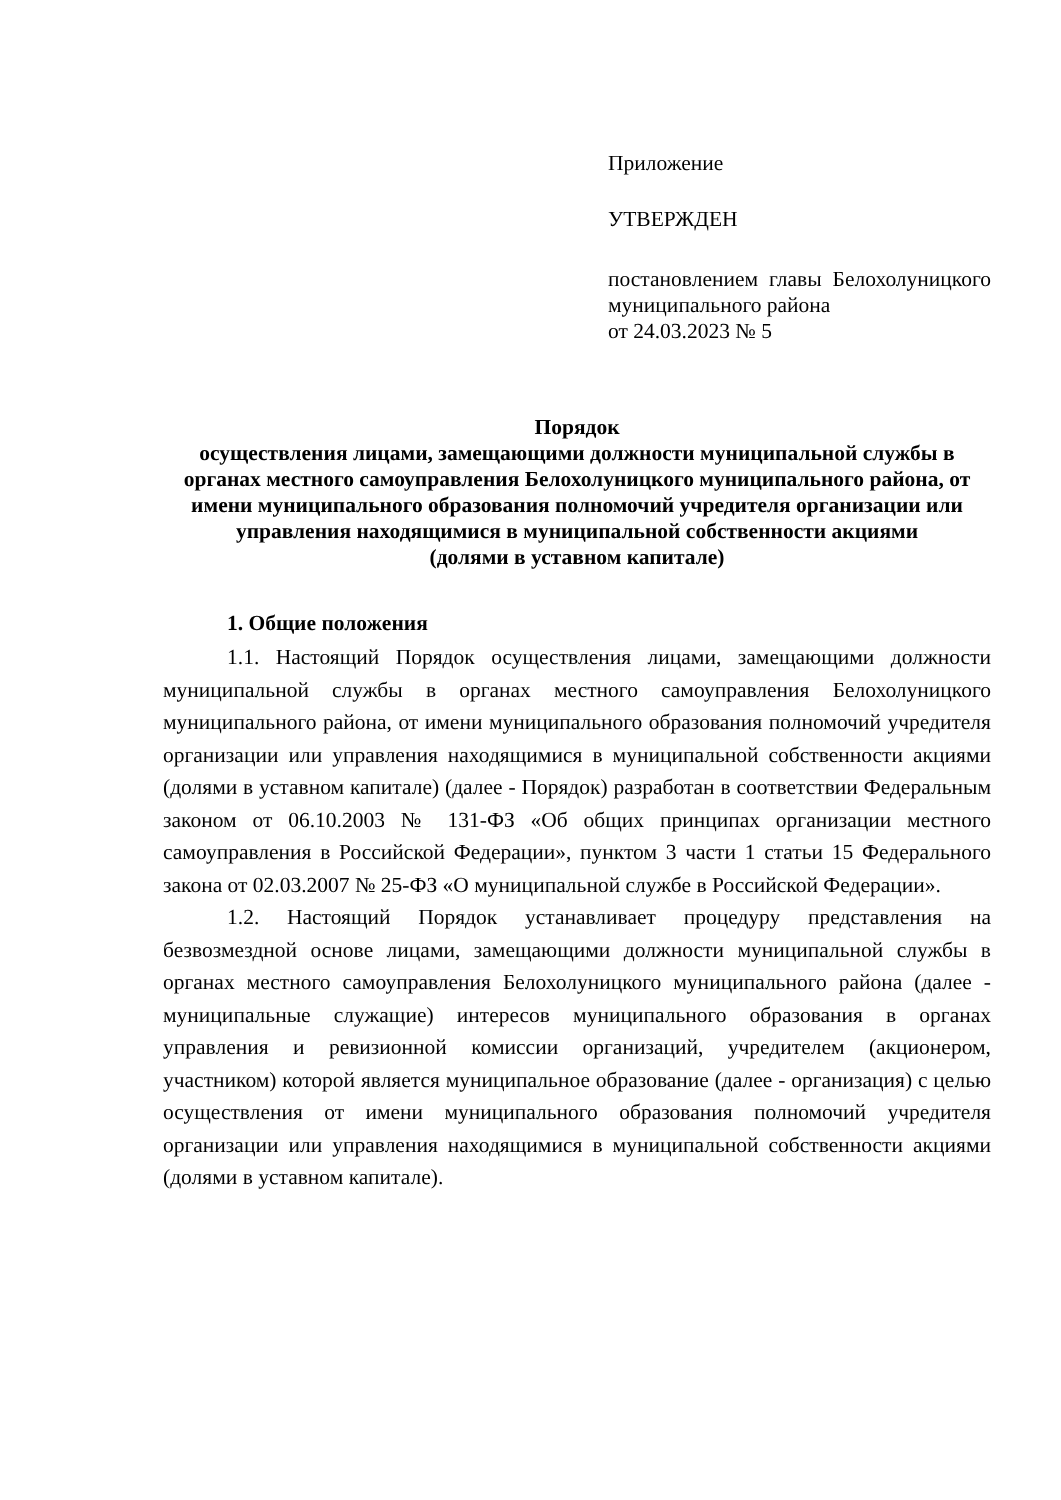Приложение
УТВЕРЖДЕН
постановлением главы Белохолуницкого муниципального района
от 24.03.2023 № 5
Порядок
осуществления лицами, замещающими должности муниципальной службы в органах местного самоуправления Белохолуницкого муниципального района, от имени муниципального образования полномочий учредителя организации или управления находящимися в муниципальной собственности акциями
(долями в уставном капитале)
1. Общие положения
1.1. Настоящий Порядок осуществления лицами, замещающими должности муниципальной службы в органах местного самоуправления Белохолуницкого муниципального района, от имени муниципального образования полномочий учредителя организации или управления находящимися в муниципальной собственности акциями (долями в уставном капитале) (далее - Порядок) разработан в соответствии Федеральным законом от 06.10.2003 № 131-ФЗ «Об общих принципах организации местного самоуправления в Российской Федерации», пунктом 3 части 1 статьи 15 Федерального закона от 02.03.2007 № 25-ФЗ «О муниципальной службе в Российской Федерации».
1.2. Настоящий Порядок устанавливает процедуру представления на безвозмездной основе лицами, замещающими должности муниципальной службы в органах местного самоуправления Белохолуницкого муниципального района (далее - муниципальные служащие) интересов муниципального образования в органах управления и ревизионной комиссии организаций, учредителем (акционером, участником) которой является муниципальное образование (далее - организация) с целью осуществления от имени муниципального образования полномочий учредителя организации или управления находящимися в муниципальной собственности акциями (долями в уставном капитале).